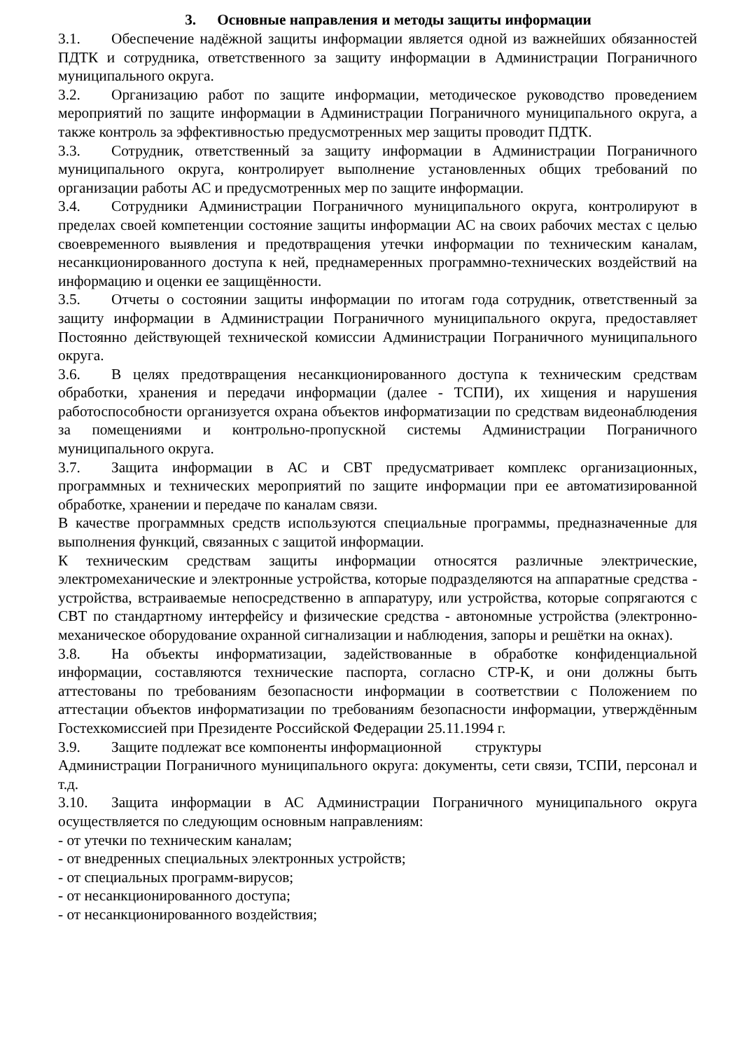3. Основные направления и методы защиты информации
3.1. Обеспечение надёжной защиты информации является одной из важнейших обязанностей ПДТК и сотрудника, ответственного за защиту информации в Администрации Пограничного муниципального округа.
3.2. Организацию работ по защите информации, методическое руководство проведением мероприятий по защите информации в Администрации Пограничного муниципального округа, а также контроль за эффективностью предусмотренных мер защиты проводит ПДТК.
3.3. Сотрудник, ответственный за защиту информации в Администрации Пограничного муниципального округа, контролирует выполнение установленных общих требований по организации работы АС и предусмотренных мер по защите информации.
3.4. Сотрудники Администрации Пограничного муниципального округа, контролируют в пределах своей компетенции состояние защиты информации АС на своих рабочих местах с целью своевременного выявления и предотвращения утечки информации по техническим каналам, несанкционированного доступа к ней, преднамеренных программно-технических воздействий на информацию и оценки ее защищённости.
3.5. Отчеты о состоянии защиты информации по итогам года сотрудник, ответственный за защиту информации в Администрации Пограничного муниципального округа, предоставляет Постоянно действующей технической комиссии Администрации Пограничного муниципального округа.
3.6. В целях предотвращения несанкционированного доступа к техническим средствам обработки, хранения и передачи информации (далее - ТСПИ), их хищения и нарушения работоспособности организуется охрана объектов информатизации по средствам видеонаблюдения за помещениями и контрольно-пропускной системы Администрации Пограничного муниципального округа.
3.7. Защита информации в АС и СВТ предусматривает комплекс организационных, программных и технических мероприятий по защите информации при ее автоматизированной обработке, хранении и передаче по каналам связи.
В качестве программных средств используются специальные программы, предназначенные для выполнения функций, связанных с защитой информации.
К техническим средствам защиты информации относятся различные электрические, электромеханические и электронные устройства, которые подразделяются на аппаратные средства - устройства, встраиваемые непосредственно в аппаратуру, или устройства, которые сопрягаются с СВТ по стандартному интерфейсу и физические средства - автономные устройства (электронно-механическое оборудование охранной сигнализации и наблюдения, запоры и решётки на окнах).
3.8. На объекты информатизации, задействованные в обработке конфиденциальной информации, составляются технические паспорта, согласно СТР-К, и они должны быть аттестованы по требованиям безопасности информации в соответствии с Положением по аттестации объектов информатизации по требованиям безопасности информации, утверждённым Гостехкомиссией при Президенте Российской Федерации 25.11.1994 г.
3.9. Защите подлежат все компоненты информационной структуры
Администрации Пограничного муниципального округа: документы, сети связи, ТСПИ, персонал и т.д.
3.10. Защита информации в АС Администрации Пограничного муниципального округа осуществляется по следующим основным направлениям:
- от утечки по техническим каналам;
- от внедренных специальных электронных устройств;
- от специальных программ-вирусов;
- от несанкционированного доступа;
- от несанкционированного воздействия;